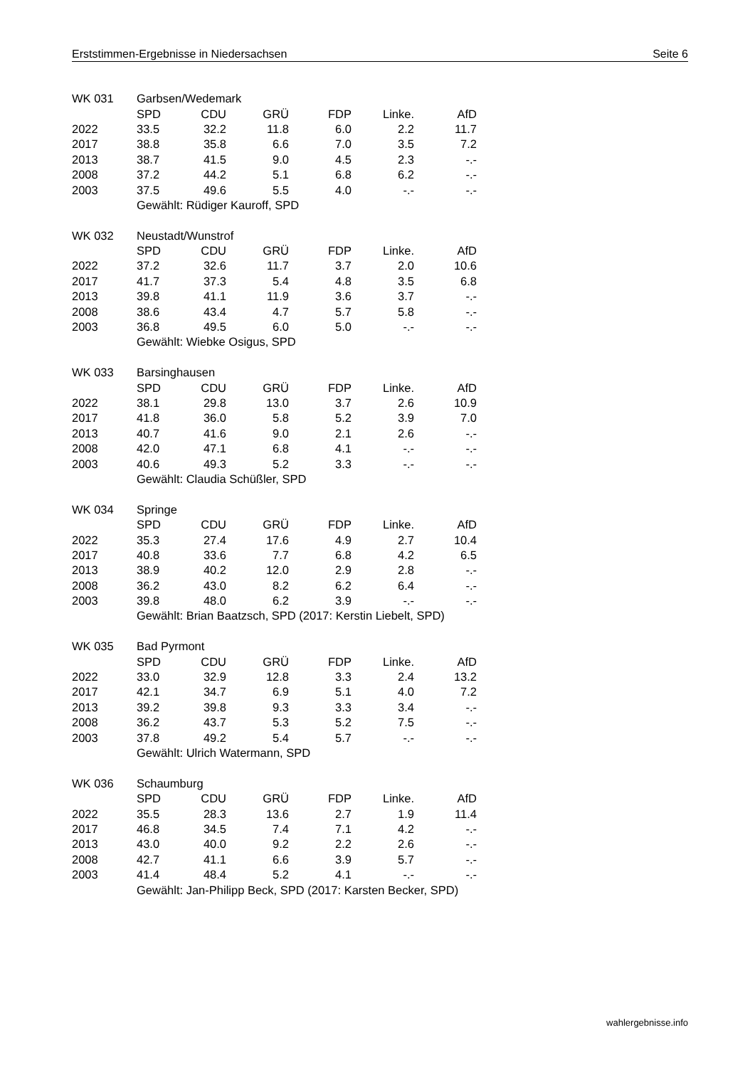Erststimmen-Ergebnisse in Niedersachsen Seite 6
| WK 031 | Garbsen/Wedemark | | | | | |
| | SPD | CDU | GRÜ | FDP | Linke. | AfD |
| 2022 | 33.5 | 32.2 | 11.8 | 6.0 | 2.2 | 11.7 |
| 2017 | 38.8 | 35.8 | 6.6 | 7.0 | 3.5 | 7.2 |
| 2013 | 38.7 | 41.5 | 9.0 | 4.5 | 2.3 | -.- |
| 2008 | 37.2 | 44.2 | 5.1 | 6.8 | 6.2 | -.- |
| 2003 | 37.5 | 49.6 | 5.5 | 4.0 | -.- | -.- |
| | Gewählt: Rüdiger Kauroff, SPD | | | | | |
| WK 032 | Neustadt/Wunstrof | | | | | |
| | SPD | CDU | GRÜ | FDP | Linke. | AfD |
| 2022 | 37.2 | 32.6 | 11.7 | 3.7 | 2.0 | 10.6 |
| 2017 | 41.7 | 37.3 | 5.4 | 4.8 | 3.5 | 6.8 |
| 2013 | 39.8 | 41.1 | 11.9 | 3.6 | 3.7 | -.- |
| 2008 | 38.6 | 43.4 | 4.7 | 5.7 | 5.8 | -.- |
| 2003 | 36.8 | 49.5 | 6.0 | 5.0 | -.- | -.- |
| | Gewählt: Wiebke Osigus, SPD | | | | | |
| WK 033 | Barsinghausen | | | | | |
| | SPD | CDU | GRÜ | FDP | Linke. | AfD |
| 2022 | 38.1 | 29.8 | 13.0 | 3.7 | 2.6 | 10.9 |
| 2017 | 41.8 | 36.0 | 5.8 | 5.2 | 3.9 | 7.0 |
| 2013 | 40.7 | 41.6 | 9.0 | 2.1 | 2.6 | -.- |
| 2008 | 42.0 | 47.1 | 6.8 | 4.1 | -.- | -.- |
| 2003 | 40.6 | 49.3 | 5.2 | 3.3 | -.- | -.- |
| | Gewählt: Claudia Schüßler, SPD | | | | | |
| WK 034 | Springe | | | | | |
| | SPD | CDU | GRÜ | FDP | Linke. | AfD |
| 2022 | 35.3 | 27.4 | 17.6 | 4.9 | 2.7 | 10.4 |
| 2017 | 40.8 | 33.6 | 7.7 | 6.8 | 4.2 | 6.5 |
| 2013 | 38.9 | 40.2 | 12.0 | 2.9 | 2.8 | -.- |
| 2008 | 36.2 | 43.0 | 8.2 | 6.2 | 6.4 | -.- |
| 2003 | 39.8 | 48.0 | 6.2 | 3.9 | -.- | -.- |
| | Gewählt: Brian Baatzsch, SPD (2017: Kerstin Liebelt, SPD) | | | | | |
| WK 035 | Bad Pyrmont | | | | | |
| | SPD | CDU | GRÜ | FDP | Linke. | AfD |
| 2022 | 33.0 | 32.9 | 12.8 | 3.3 | 2.4 | 13.2 |
| 2017 | 42.1 | 34.7 | 6.9 | 5.1 | 4.0 | 7.2 |
| 2013 | 39.2 | 39.8 | 9.3 | 3.3 | 3.4 | -.- |
| 2008 | 36.2 | 43.7 | 5.3 | 5.2 | 7.5 | -.- |
| 2003 | 37.8 | 49.2 | 5.4 | 5.7 | -.- | -.- |
| | Gewählt: Ulrich Watermann, SPD | | | | | |
| WK 036 | Schaumburg | | | | | |
| | SPD | CDU | GRÜ | FDP | Linke. | AfD |
| 2022 | 35.5 | 28.3 | 13.6 | 2.7 | 1.9 | 11.4 |
| 2017 | 46.8 | 34.5 | 7.4 | 7.1 | 4.2 | -.- |
| 2013 | 43.0 | 40.0 | 9.2 | 2.2 | 2.6 | -.- |
| 2008 | 42.7 | 41.1 | 6.6 | 3.9 | 5.7 | -.- |
| 2003 | 41.4 | 48.4 | 5.2 | 4.1 | -.- | -.- |
| | Gewählt: Jan-Philipp Beck, SPD (2017: Karsten Becker, SPD) | | | | | |
wahlergebnisse.info